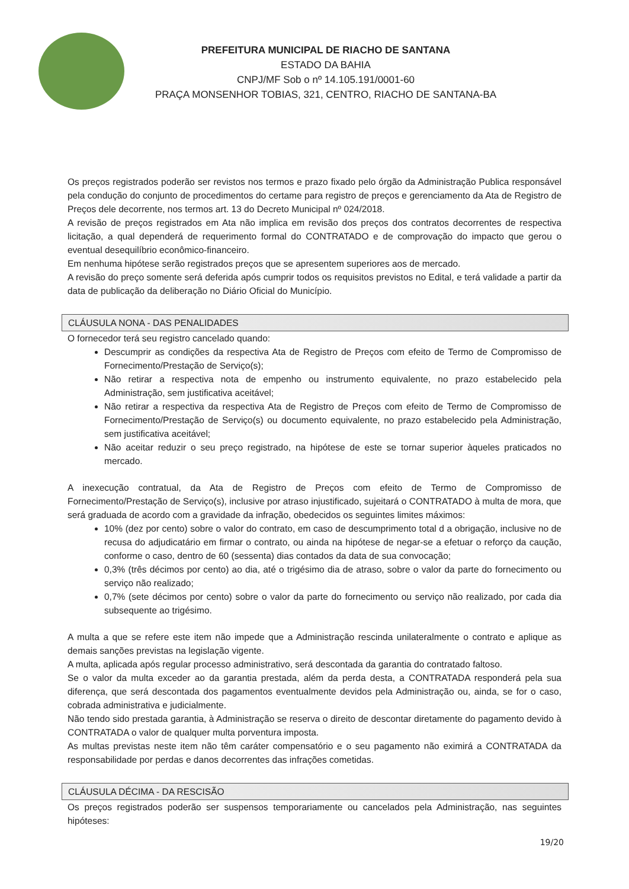PREFEITURA MUNICIPAL DE RIACHO DE SANTANA
ESTADO DA BAHIA
CNPJ/MF Sob o nº 14.105.191/0001-60
PRAÇA MONSENHOR TOBIAS, 321, CENTRO, RIACHO DE SANTANA-BA
Os preços registrados poderão ser revistos nos termos e prazo fixado pelo órgão da Administração Publica responsável pela condução do conjunto de procedimentos do certame para registro de preços e gerenciamento da Ata de Registro de Preços dele decorrente, nos termos art. 13 do Decreto Municipal nº 024/2018.
A revisão de preços registrados em Ata não implica em revisão dos preços dos contratos decorrentes de respectiva licitação, a qual dependerá de requerimento formal do CONTRATADO e de comprovação do impacto que gerou o eventual desequilíbrio econômico-financeiro.
Em nenhuma hipótese serão registrados preços que se apresentem superiores aos de mercado.
A revisão do preço somente será deferida após cumprir todos os requisitos previstos no Edital, e terá validade a partir da data de publicação da deliberação no Diário Oficial do Município.
CLÁUSULA NONA - DAS PENALIDADES
O fornecedor terá seu registro cancelado quando:
Descumprir as condições da respectiva Ata de Registro de Preços com efeito de Termo de Compromisso de Fornecimento/Prestação de Serviço(s);
Não retirar a respectiva nota de empenho ou instrumento equivalente, no prazo estabelecido pela Administração, sem justificativa aceitável;
Não retirar a respectiva da respectiva Ata de Registro de Preços com efeito de Termo de Compromisso de Fornecimento/Prestação de Serviço(s) ou documento equivalente, no prazo estabelecido pela Administração, sem justificativa aceitável;
Não aceitar reduzir o seu preço registrado, na hipótese de este se tornar superior àqueles praticados no mercado.
A inexecução contratual, da Ata de Registro de Preços com efeito de Termo de Compromisso de Fornecimento/Prestação de Serviço(s), inclusive por atraso injustificado, sujeitará o CONTRATADO à multa de mora, que será graduada de acordo com a gravidade da infração, obedecidos os seguintes limites máximos:
10% (dez por cento) sobre o valor do contrato, em caso de descumprimento total d a obrigação, inclusive no de recusa do adjudicatário em firmar o contrato, ou ainda na hipótese de negar-se a efetuar o reforço da caução, conforme o caso, dentro de 60 (sessenta) dias contados da data de sua convocação;
0,3% (três décimos por cento) ao dia, até o trigésimo dia de atraso, sobre o valor da parte do fornecimento ou serviço não realizado;
0,7% (sete décimos por cento) sobre o valor da parte do fornecimento ou serviço não realizado, por cada dia subsequente ao trigésimo.
A multa a que se refere este item não impede que a Administração rescinda unilateralmente o contrato e aplique as demais sanções previstas na legislação vigente.
A multa, aplicada após regular processo administrativo, será descontada da garantia do contratado faltoso.
Se o valor da multa exceder ao da garantia prestada, além da perda desta, a CONTRATADA responderá pela sua diferença, que será descontada dos pagamentos eventualmente devidos pela Administração ou, ainda, se for o caso, cobrada administrativa e judicialmente.
Não tendo sido prestada garantia, à Administração se reserva o direito de descontar diretamente do pagamento devido à CONTRATADA o valor de qualquer multa porventura imposta.
As multas previstas neste item não têm caráter compensatório e o seu pagamento não eximirá a CONTRATADA da responsabilidade por perdas e danos decorrentes das infrações cometidas.
CLÁUSULA DÉCIMA - DA RESCISÃO
Os preços registrados poderão ser suspensos temporariamente ou cancelados pela Administração, nas seguintes hipóteses:
19/20